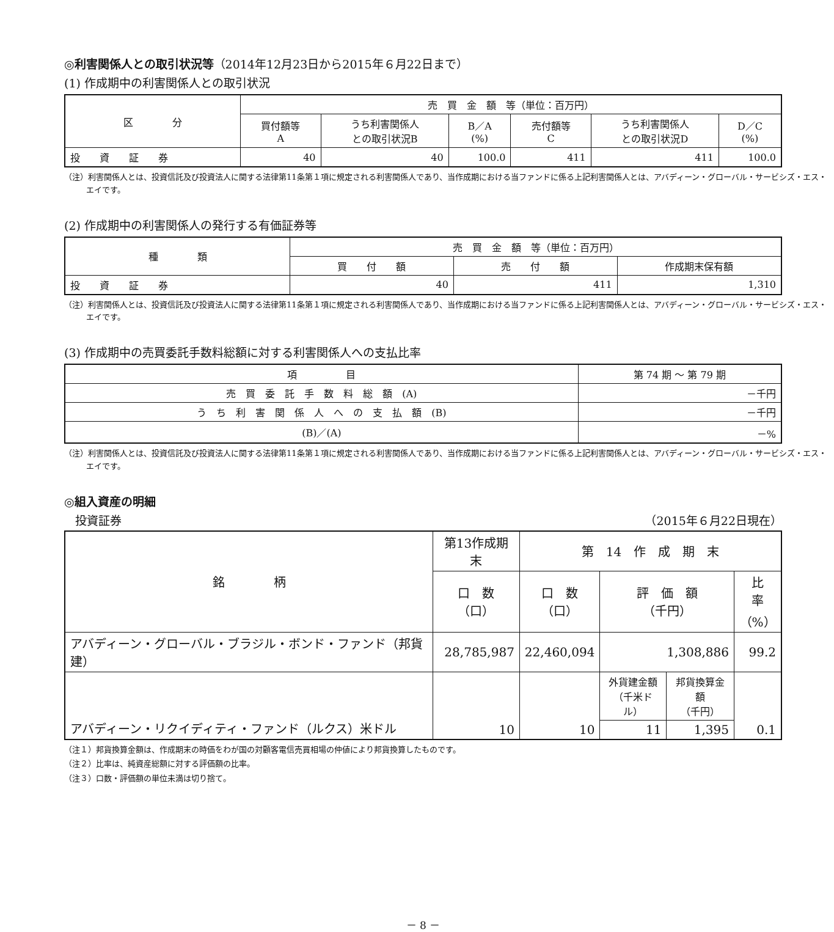◎利害関係人との取引状況等（2014年12月23日から2015年６月22日まで）
(1) 作成期中の利害関係人との取引状況
| 区 分 | 売 買 金 額 等（単位：百万円） | | | | | |
| --- | --- | --- | --- | --- | --- | --- |
| | 買付額等 A | うち利害関係人 との取引状況B | B／A (%) | 売付額等 C | うち利害関係人 との取引状況D | D／C (%) |
| 投 資 証 券 | 40 | 40 | 100.0 | 411 | 411 | 100.0 |
（注）利害関係人とは、投資信託及び投資法人に関する法律第11条第１項に規定される利害関係人であり、当作成期における当ファンドに係る上記利害関係人とは、アバディーン・グローバル・サービシズ・エス・エイです。
(2) 作成期中の利害関係人の発行する有価証券等
| 種 類 | 売 買 金 額 等（単位：百万円） | | |
| --- | --- | --- | --- |
| | 買 付 額 | 売 付 額 | 作成期末保有額 |
| 投 資 証 券 | 40 | 411 | 1,310 |
（注）利害関係人とは、投資信託及び投資法人に関する法律第11条第１項に規定される利害関係人であり、当作成期における当ファンドに係る上記利害関係人とは、アバディーン・グローバル・サービシズ・エス・エイです。
(3) 作成期中の売買委託手数料総額に対する利害関係人への支払比率
| 項 目 | 第 74 期 ～ 第 79 期 |
| --- | --- |
| 売 買 委 託 手 数 料 総 額 (A) | －千円 |
| う ち 利 害 関 係 人 へ の 支 払 額 (B) | －千円 |
| (B)／(A) | －% |
（注）利害関係人とは、投資信託及び投資法人に関する法律第11条第１項に規定される利害関係人であり、当作成期における当ファンドに係る上記利害関係人とは、アバディーン・グローバル・サービシズ・エス・エイです。
◎組入資産の明細
投資証券 （2015年６月22日現在）
| 銘 柄 | 第13作成期末 | 第 14 作 成 期 末 | | | |
| --- | --- | --- | --- | --- | --- |
| | 口 数 （口） | 口 数 （口） | 評 価 額 （千円） | | 比 率 （%） |
| アバディーン・グローバル・ブラジル・ボンド・ファンド（邦貨建） | 28,785,987 | 22,460,094 | 1,308,886 | | 99.2 |
| アバディーン・リクイディティ・ファンド（ルクス）米ドル | 10 | 10 | 外貨建金額 （千米ドル） | 邦貨換算金額 （千円） | 0.1 |
| | | | 11 | 1,395 | |
（注１）邦貨換算金額は、作成期末の時価をわが国の対顧客電信売買相場の仲値により邦貨換算したものです。
（注２）比率は、純資産総額に対する評価額の比率。
（注３）口数・評価額の単位未満は切り捨て。
－ 8 －